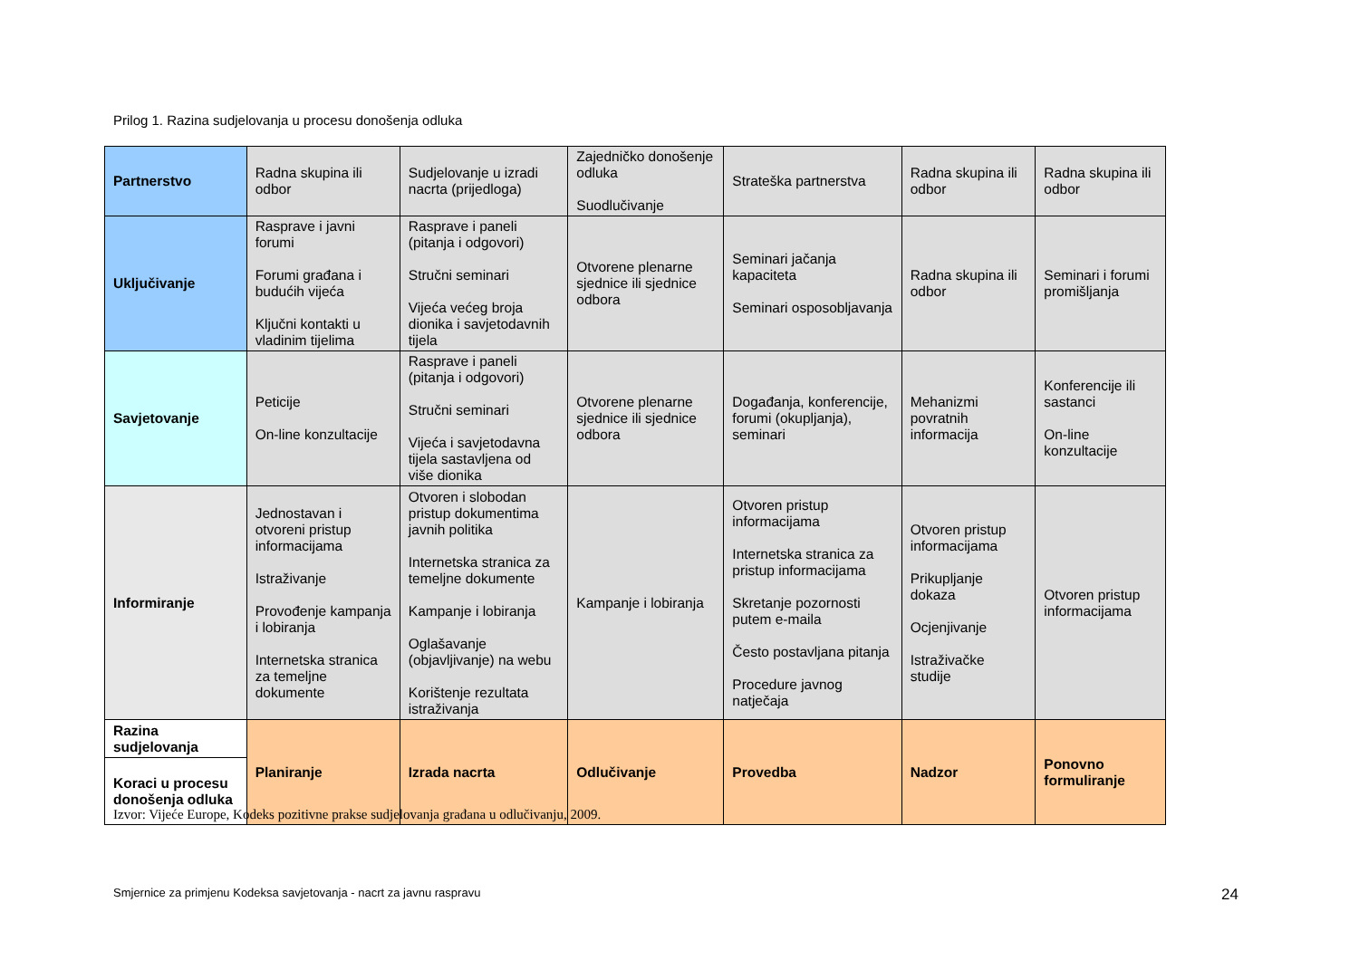Prilog 1. Razina sudjelovanja u procesu donošenja odluka
| Partnerstvo | Radna skupina ili odbor | Sudjelovanje u izradi nacrta (prijedloga) | Zajedničko donošenje odluka Suodlučivanje | Strateška partnerstva | Radna skupina ili odbor | Radna skupina ili odbor |
| Uključivanje | Rasprave i javni forumi Forumi građana i budućih vijeća Ključni kontakti u vladinim tijelima | Rasprave i paneli (pitanja i odgovori) Stručni seminari Vijeća većeg broja dionika i savjetodavnih tijela | Otvorene plenarne sjednice ili sjednice odbora | Seminari jačanja kapaciteta Seminari osposobljavanja | Radna skupina ili odbor | Seminari i forumi promišljanja |
| Savjetovanje | Peticije On-line konzultacije | Rasprave i paneli (pitanja i odgovori) Stručni seminari Vijeća i savjetodavna tijela sastavljena od više dionika | Otvorene plenarne sjednice ili sjednice odbora | Događanja, konferencije, forumi (okupljanja), seminari | Mehanizmi povratnih informacija | Konferencije ili sastanci On-line konzultacije |
| Informiranje | Jednostavan i otvoreni pristup informacijama Istraživanje Provođenje kampanja i lobiranja Internetska stranica za temeljne dokumente | Otvoren i slobodan pristup dokumentima javnih politika Internetska stranica za temeljne dokumente Kampanje i lobiranja Oglašavanje (objavljivanje) na webu Korištenje rezultata istraživanja | Kampanje i lobiranja | Otvoren pristup informacijama Internetska stranica za pristup informacijama Skretanje pozornosti putem e-maila Često postavljana pitanja Procedure javnog natječaja | Otvoren pristup informacijama Prikupljanje dokaza Ocjenjivanje Istraživačke studije | Otvoren pristup informacijama |
| Razina sudjelovanja | Planiranje | Izrada nacrta | Odlučivanje | Provedba | Nadzor | Ponovno formuliranje |
| Koraci u procesu donošenja odluka | | | | | | |
Izvor: Vijeće Europe, Kodeks pozitivne prakse sudjelovanja građana u odlučivanju, 2009.
Smjernice za primjenu Kodeksa savjetovanja - nacrt za javnu raspravu
24